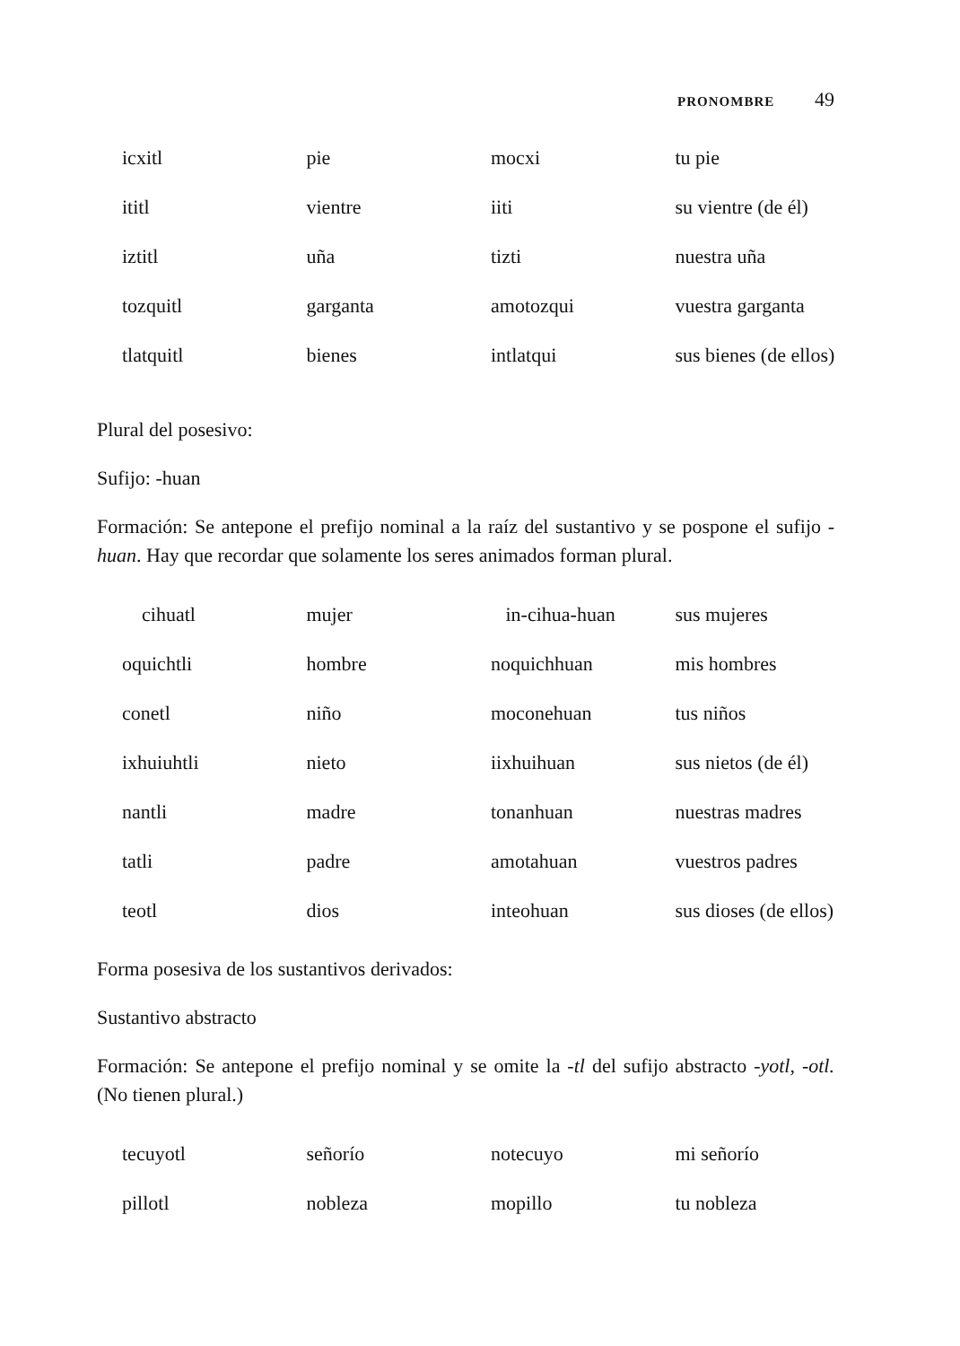PRONOMBRE 49
| icxitl | pie | mocxi | tu pie |
| ititl | vientre | iiti | su vientre (de él) |
| iztitl | uña | tizti | nuestra uña |
| tozquitl | garganta | amotozqui | vuestra garganta |
| tlatquitl | bienes | intlatqui | sus bienes (de ellos) |
Plural del posesivo:
Sufijo: -huan
Formación: Se antepone el prefijo nominal a la raíz del sustantivo y se pospone el sufijo -huan. Hay que recordar que solamente los seres animados forman plural.
| cihuatl | mujer | in-cihua-huan | sus mujeres |
| oquichtli | hombre | noquichhuan | mis hombres |
| conetl | niño | moconehuan | tus niños |
| ixhuiuhtli | nieto | iixhuihuan | sus nietos (de él) |
| nantli | madre | tonanhuan | nuestras madres |
| tatli | padre | amotahuan | vuestros padres |
| teotl | dios | inteohuan | sus dioses (de ellos) |
Forma posesiva de los sustantivos derivados:
Sustantivo abstracto
Formación: Se antepone el prefijo nominal y se omite la -tl del sufijo abstracto -yotl, -otl. (No tienen plural.)
| tecuyotl | señorío | notecuyo | mi señorío |
| pillotl | nobleza | mopillo | tu nobleza |